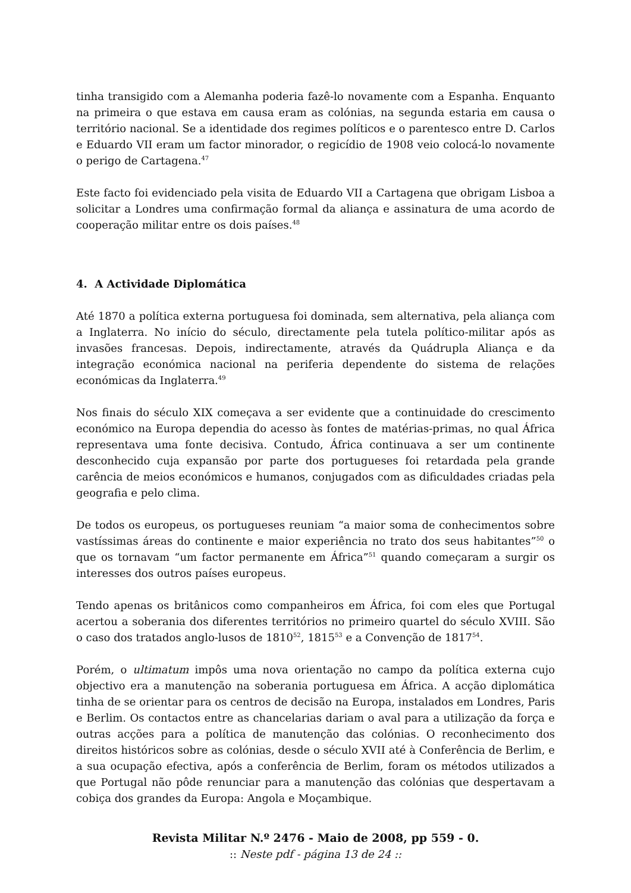tinha transigido com a Alemanha poderia fazê-lo novamente com a Espanha. Enquanto na primeira o que estava em causa eram as colónias, na segunda estaria em causa o território nacional. Se a identidade dos regimes políticos e o parentesco entre D. Carlos e Eduardo VII eram um factor minorador, o regicídio de 1908 veio colocá-lo novamente o perigo de Cartagena.<sup>47</sup>
Este facto foi evidenciado pela visita de Eduardo VII a Cartagena que obrigam Lisboa a solicitar a Londres uma confirmação formal da aliança e assinatura de uma acordo de cooperação militar entre os dois países.<sup>48</sup>
4. A Actividade Diplomática
Até 1870 a política externa portuguesa foi dominada, sem alternativa, pela aliança com a Inglaterra. No início do século, directamente pela tutela político-militar após as invasões francesas. Depois, indirectamente, através da Quádrupla Aliança e da integração económica nacional na periferia dependente do sistema de relações económicas da Inglaterra.<sup>49</sup>
Nos finais do século XIX começava a ser evidente que a continuidade do crescimento económico na Europa dependia do acesso às fontes de matérias-primas, no qual África representava uma fonte decisiva. Contudo, África continuava a ser um continente desconhecido cuja expansão por parte dos portugueses foi retardada pela grande carência de meios económicos e humanos, conjugados com as dificuldades criadas pela geografia e pelo clima.
De todos os europeus, os portugueses reuniam “a maior soma de conhecimentos sobre vastíssimas áreas do continente e maior experiência no trato dos seus habitantes”<sup>50</sup> o que os tornavam “um factor permanente em África”<sup>51</sup> quando começaram a surgir os interesses dos outros países europeus.
Tendo apenas os britânicos como companheiros em África, foi com eles que Portugal acertou a soberania dos diferentes territórios no primeiro quartel do século XVIII. São o caso dos tratados anglo-lusos de 1810<sup>52</sup>, 1815<sup>53</sup> e a Convenção de 1817<sup>54</sup>.
Porém, o ultimatum impôs uma nova orientação no campo da política externa cujo objectivo era a manutenção na soberania portuguesa em África. A acção diplomática tinha de se orientar para os centros de decisão na Europa, instalados em Londres, Paris e Berlim. Os contactos entre as chancelarias dariam o aval para a utilização da força e outras acções para a política de manutenção das colónias. O reconhecimento dos direitos históricos sobre as colónias, desde o século XVII até à Conferência de Berlim, e a sua ocupação efectiva, após a conferência de Berlim, foram os métodos utilizados a que Portugal não pôde renunciar para a manutenção das colónias que despertavam a cobiça dos grandes da Europa: Angola e Moçambique.
Revista Militar N.º 2476 - Maio de 2008, pp 559 - 0.
:: Neste pdf - página 13 de 24 ::